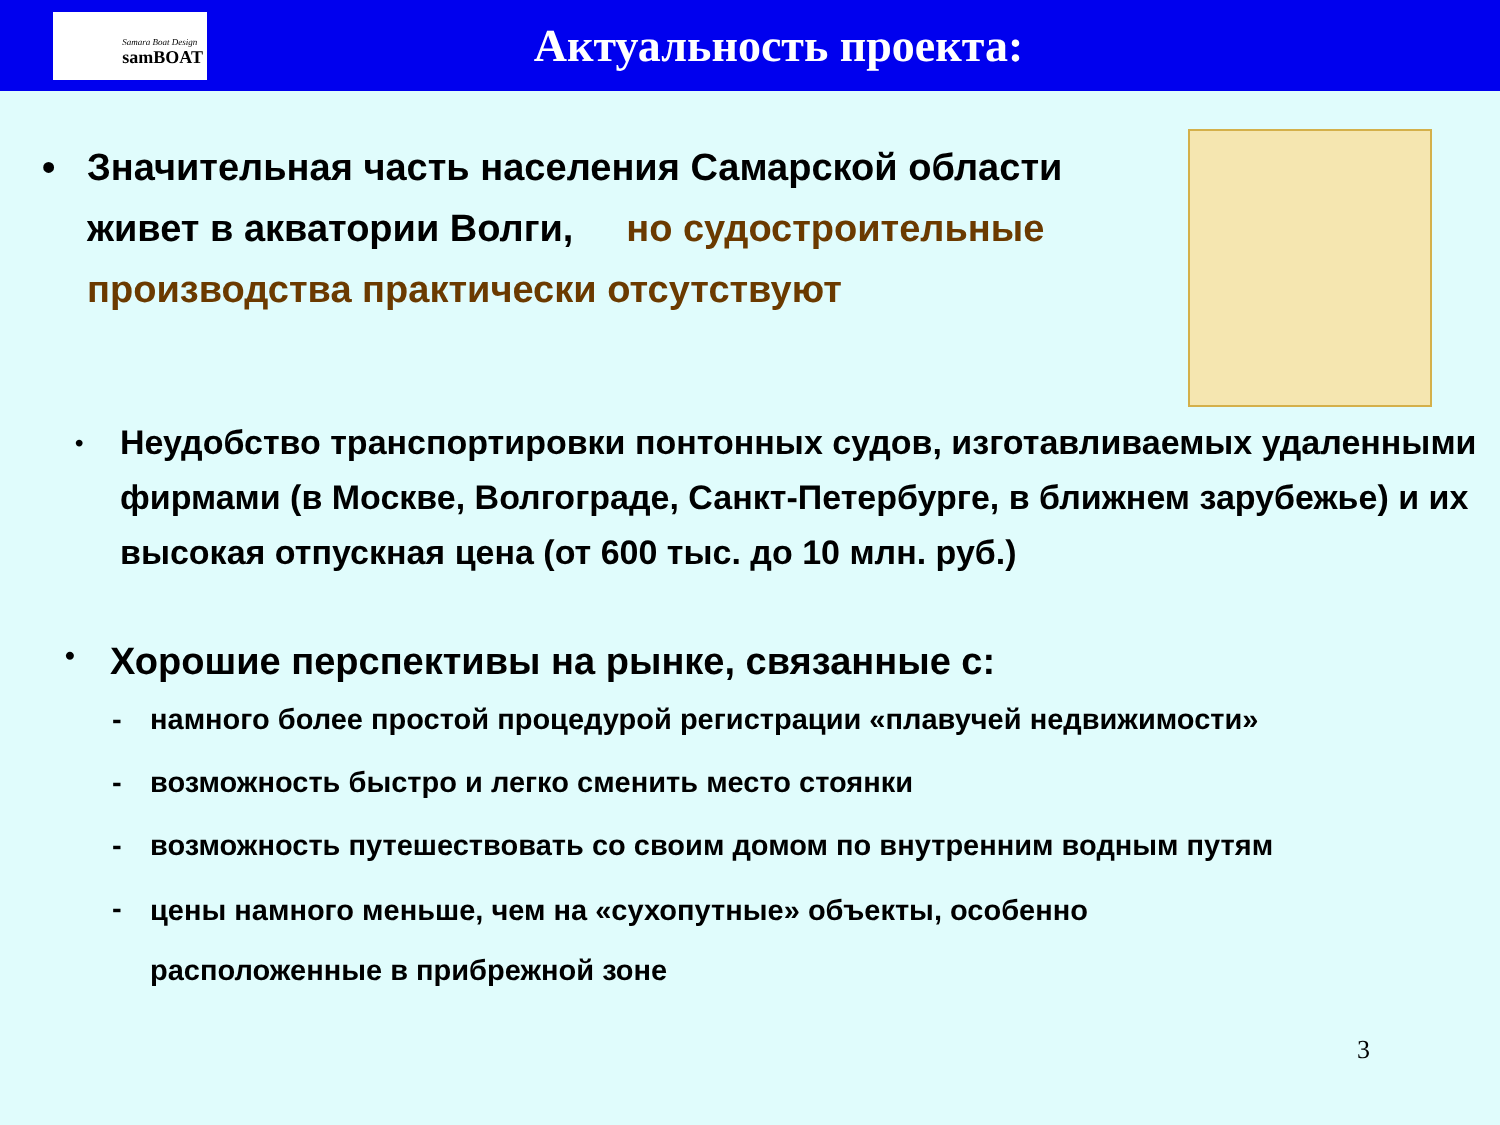Samara Boat Design
samBOAT
Актуальность проекта:
• Значительная часть населения Самарской области живет в акватории Волги, но судостроительные производства практически отсутствуют
•
Неудобство транспортировки понтонных судов, изготавливаемых удаленными фирмами (в Москве, Волгограде, Санкт-Петербурге, в ближнем зарубежье) и их высокая отпускная цена (от 600 тыс. до 10 млн. руб.)
•
Хорошие перспективы на рынке, связанные с:
- намного более простой процедурой регистрации «плавучей недвижимости»
- возможность быстро и легко сменить место стоянки
- возможность путешествовать со своим домом по внутренним водным путям
-
цены намного меньше, чем на «сухопутные» объекты, особенно
расположенные в прибрежной зоне
3